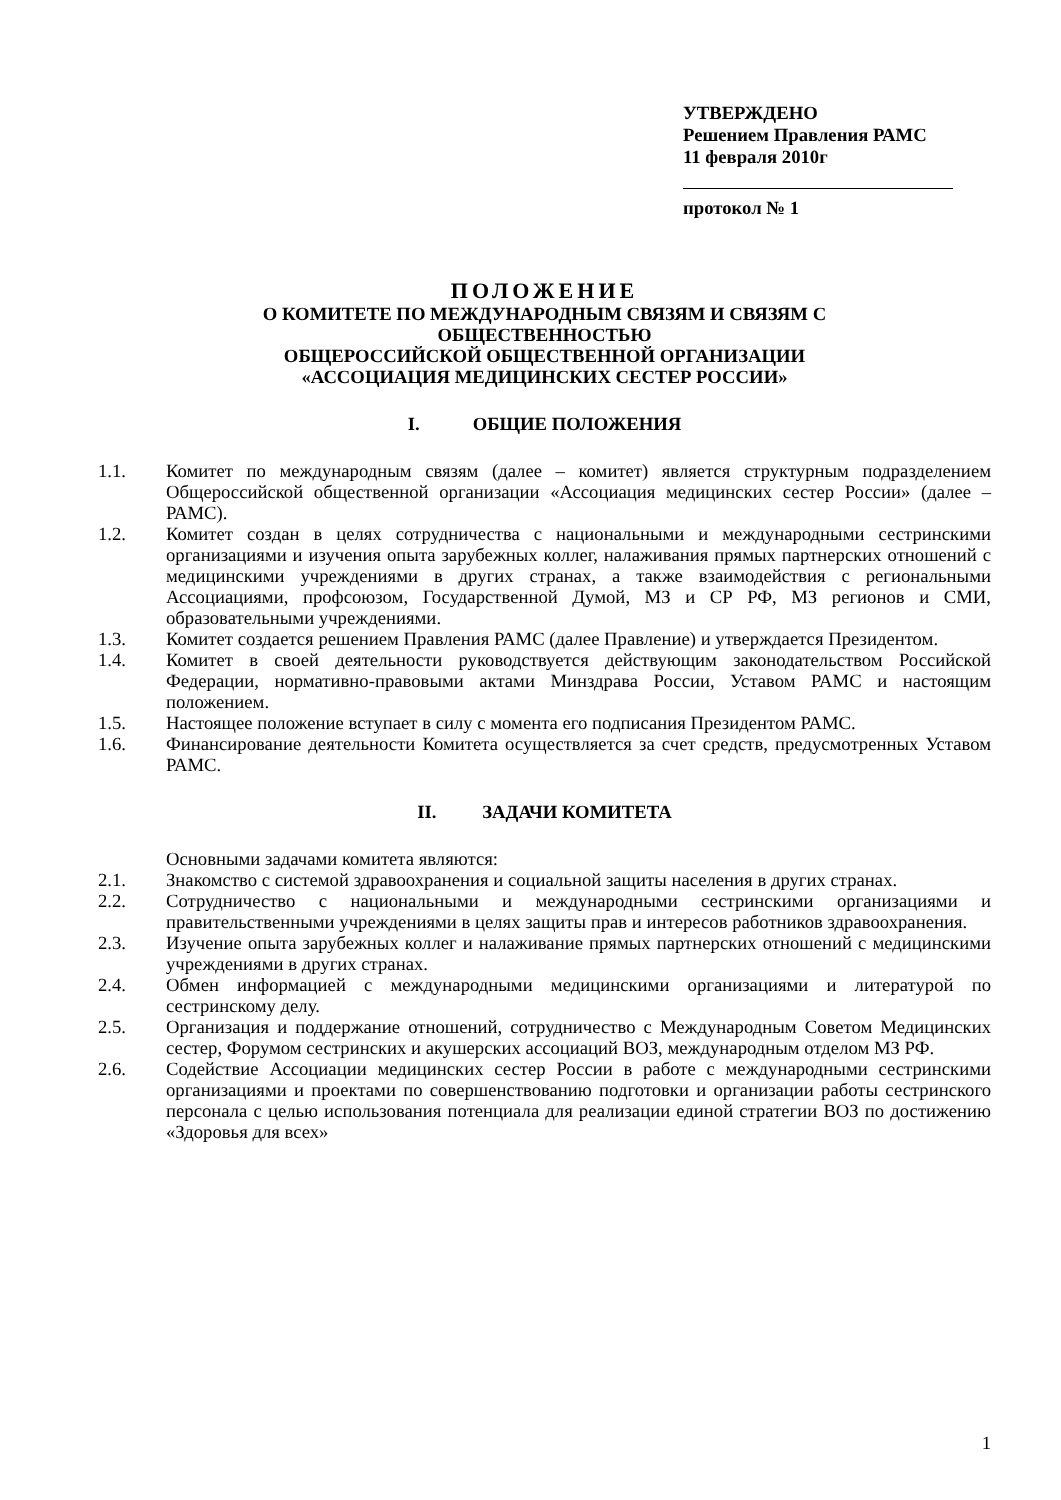УТВЕРЖДЕНО
Решением Правления РАМС
11 февраля 2010г
протокол № 1
ПОЛОЖЕНИЕ
О КОМИТЕТЕ ПО МЕЖДУНАРОДНЫМ СВЯЗЯМ И СВЯЗЯМ С
ОБЩЕСТВЕННОСТЬЮ
ОБЩЕРОССИЙСКОЙ ОБЩЕСТВЕННОЙ ОРГАНИЗАЦИИ
«АССОЦИАЦИЯ МЕДИЦИНСКИХ СЕСТЕР РОССИИ»
I. ОБЩИЕ ПОЛОЖЕНИЯ
1.1. Комитет по международным связям (далее – комитет) является структурным подразделением Общероссийской общественной организации «Ассоциация медицинских сестер России» (далее – РАМС).
1.2. Комитет создан в целях сотрудничества с национальными и международными сестринскими организациями и изучения опыта зарубежных коллег, налаживания прямых партнерских отношений с медицинскими учреждениями в других странах, а также взаимодействия с региональными Ассоциациями, профсоюзом, Государственной Думой, МЗ и СР РФ, МЗ регионов и СМИ, образовательными учреждениями.
1.3. Комитет создается решением Правления РАМС (далее Правление) и утверждается Президентом.
1.4. Комитет в своей деятельности руководствуется действующим законодательством Российской Федерации, нормативно-правовыми актами Минздрава России, Уставом РАМС и настоящим положением.
1.5. Настоящее положение вступает в силу с момента его подписания Президентом РАМС.
1.6. Финансирование деятельности Комитета осуществляется за счет средств, предусмотренных Уставом РАМС.
II. ЗАДАЧИ КОМИТЕТА
Основными задачами комитета являются:
2.1. Знакомство с системой здравоохранения и социальной защиты населения в других странах.
2.2. Сотрудничество с национальными и международными сестринскими организациями и правительственными учреждениями в целях защиты прав и интересов работников здравоохранения.
2.3. Изучение опыта зарубежных коллег и налаживание прямых партнерских отношений с медицинскими учреждениями в других странах.
2.4. Обмен информацией с международными медицинскими организациями и литературой по сестринскому делу.
2.5. Организация и поддержание отношений, сотрудничество с Международным Советом Медицинских сестер, Форумом сестринских и акушерских ассоциаций ВОЗ, международным отделом МЗ РФ.
2.6. Содействие Ассоциации медицинских сестер России в работе с международными сестринскими организациями и проектами по совершенствованию подготовки и организации работы сестринского персонала с целью использования потенциала для реализации единой стратегии ВОЗ по достижению «Здоровья для всех»
1